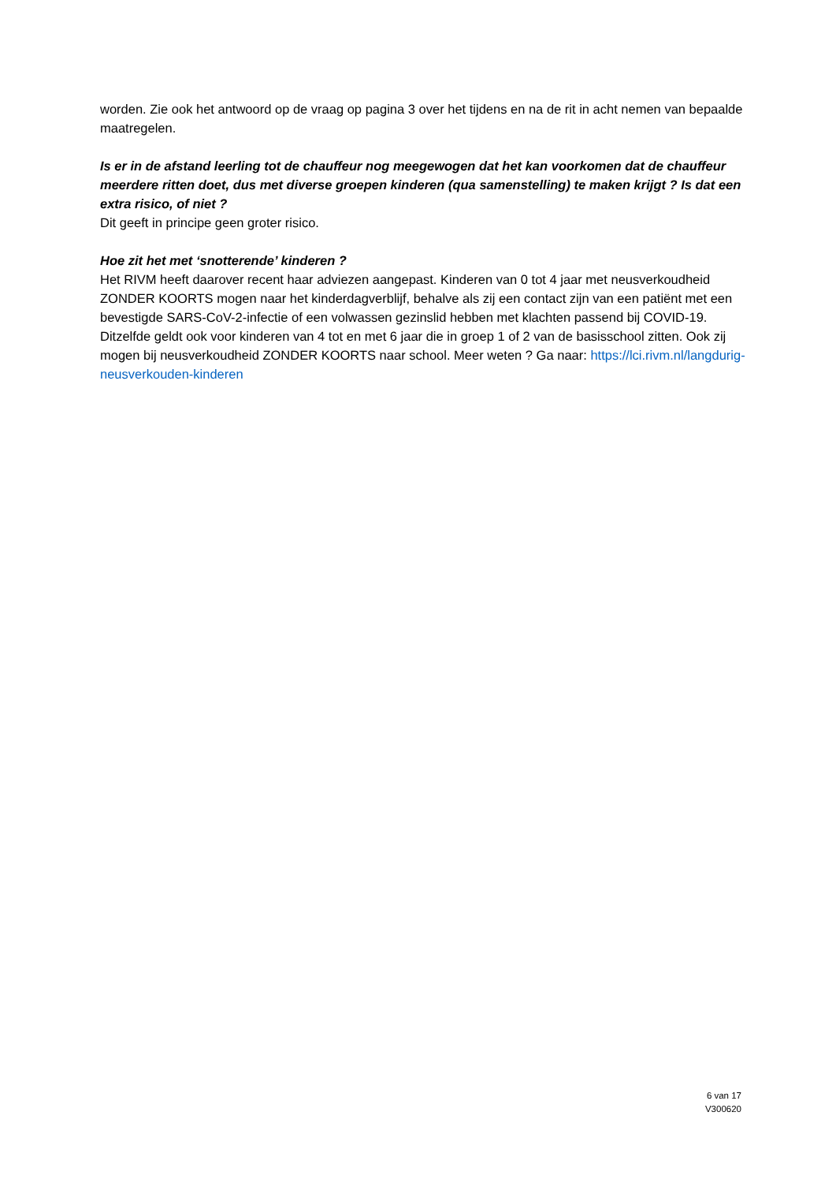worden. Zie ook het antwoord op de vraag op pagina 3 over het tijdens en na de rit in acht nemen van bepaalde maatregelen.
Is er in de afstand leerling tot de chauffeur nog meegewogen dat het kan voorkomen dat de chauffeur meerdere ritten doet, dus met diverse groepen kinderen (qua samenstelling) te maken krijgt ? Is dat een extra risico, of niet ?
Dit geeft in principe geen groter risico.
Hoe zit het met ‘snotterende’ kinderen ?
Het RIVM heeft daarover recent haar adviezen aangepast. Kinderen van 0 tot 4 jaar met neusverkoudheid ZONDER KOORTS mogen naar het kinderdagverblijf, behalve als zij een contact zijn van een patiënt met een bevestigde SARS-CoV-2-infectie of een volwassen gezinslid hebben met klachten passend bij COVID-19. Ditzelfde geldt ook voor kinderen van 4 tot en met 6 jaar die in groep 1 of 2 van de basisschool zitten. Ook zij mogen bij neusverkoudheid ZONDER KOORTS naar school. Meer weten ? Ga naar: https://lci.rivm.nl/langdurig-neusverkouden-kinderen
6 van 17
V300620